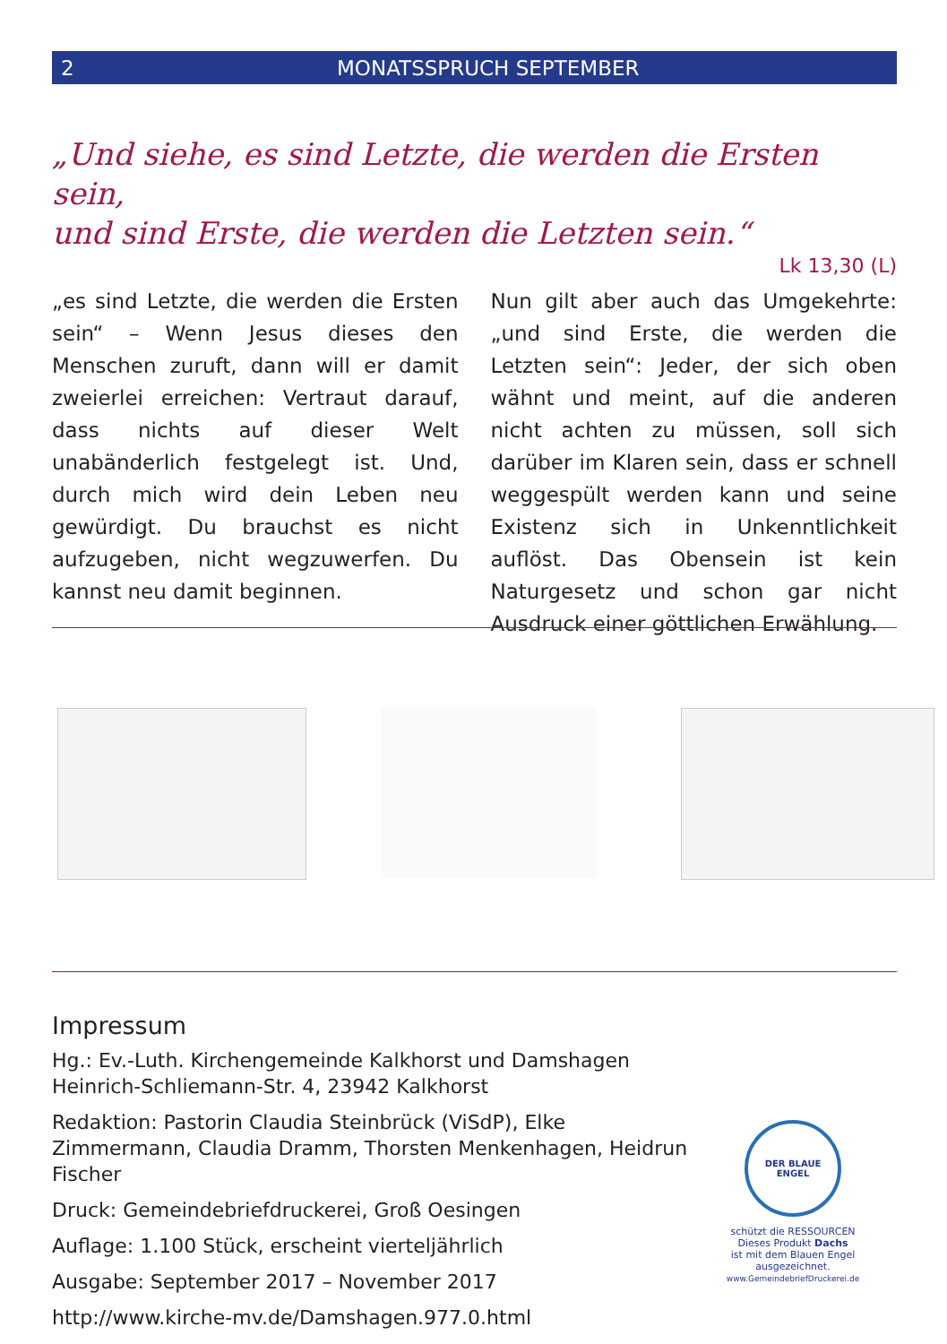2 MONATSSPRUCH SEPTEMBER
„Und siehe, es sind Letzte, die werden die Ersten sein,
und sind Erste, die werden die Letzten sein.“
Lk 13,30 (L)
„es sind Letzte, die werden die Ersten sein“ – Wenn Jesus dieses den Menschen zuruft, dann will er damit zweierlei erreichen: Vertraut darauf, dass nichts auf dieser Welt unabänderlich festgelegt ist. Und, durch mich wird dein Leben neu gewürdigt. Du brauchst es nicht aufzugeben, nicht wegzuwerfen. Du kannst neu damit beginnen.
Nun gilt aber auch das Umgekehrte: „und sind Erste, die werden die Letzten sein“: Jeder, der sich oben wähnt und meint, auf die anderen nicht achten zu müssen, soll sich darüber im Klaren sein, dass er schnell weggespült werden kann und seine Existenz sich in Unkenntlichkeit auflöst. Das Obensein ist kein Naturgesetz und schon gar nicht Ausdruck einer göttlichen Erwählung.
Impressum
Hg.: Ev.-Luth. Kirchengemeinde Kalkhorst und Damshagen
Heinrich-Schliemann-Str. 4, 23942 Kalkhorst
Redaktion: Pastorin Claudia Steinbrück (ViSdP), Elke Zimmermann, Claudia Dramm, Thorsten Menkenhagen, Heidrun Fischer
Druck: Gemeindebriefdruckerei, Groß Oesingen
Auflage: 1.100 Stück, erscheint vierteljährlich
Ausgabe: September 2017 – November 2017
http://www.kirche-mv.de/Damshagen.977.0.html
DER BLAUE ENGEL
schützt die RESSOURCEN
Dieses Produkt Dachs
ist mit dem Blauen Engel
ausgezeichnet.
www.GemeindebriefDruckerei.de